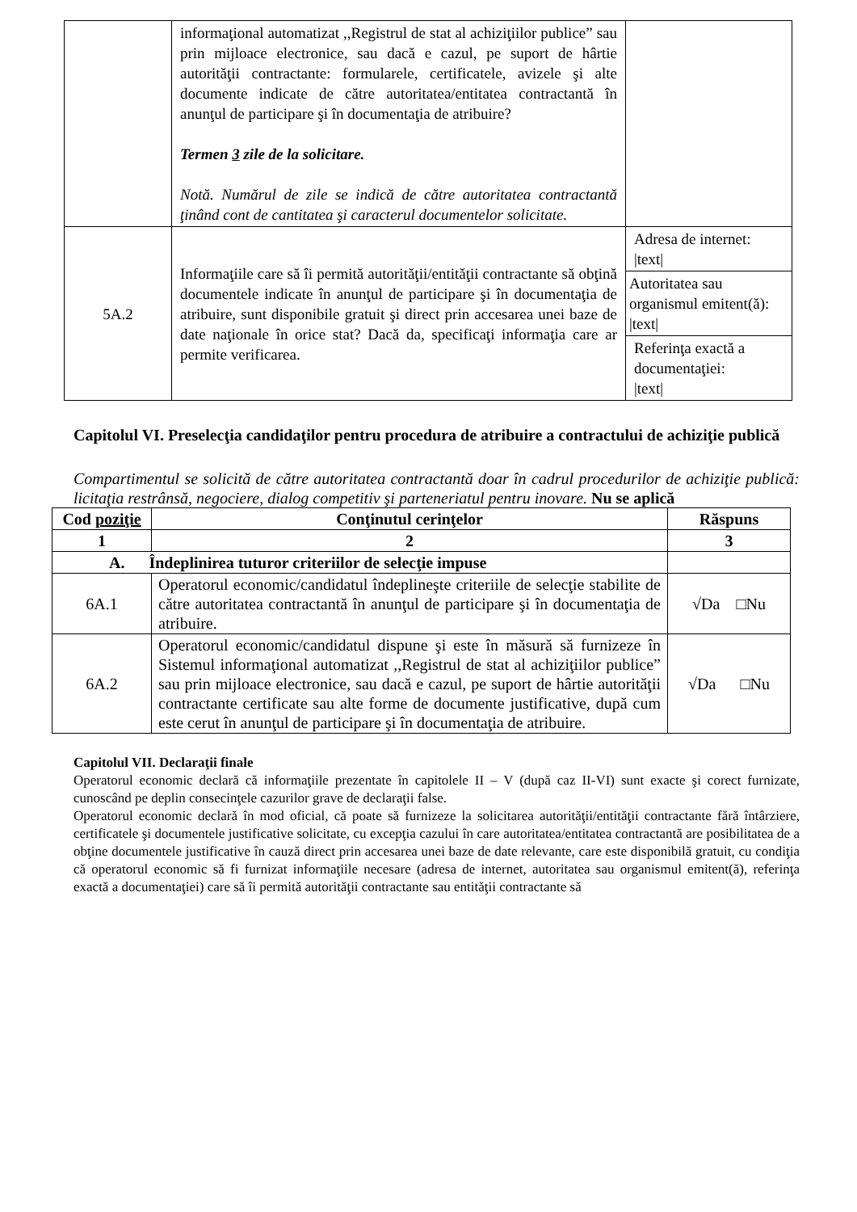| | informaţional automatizat ,,Registrul de stat al achiziţiilor publice” sau prin mijloace electronice, sau dacă e cazul, pe suport de hârtie autorităţii contractante: formularele, certificatele, avizele şi alte documente indicate de către autoritatea/entitatea contractantă în anunţul de participare şi în documentaţia de atribuire? Termen 3 zile de la solicitare. Notă. Numărul de zile se indică de către autoritatea contractantă ţinând cont de cantitatea şi caracterul documentelor solicitate. | |
| 5A.2 | Informaţiile care să îi permită autorităţii/entităţii contractante să obţină documentele indicate în anunţul de participare şi în documentaţia de atribuire, sunt disponibile gratuit şi direct prin accesarea unei baze de date naţionale în orice stat? Dacă da, specificaţi informaţia care ar permite verificarea. | Adresa de internet: /text/ |
| | | Autoritatea sau organismul emitent(ă): /text/ |
| | | Referinţa exactă a documentaţiei: /text/ |
Capitolul VI. Preselecţia candidaţilor pentru procedura de atribuire a contractului de achiziţie publică
Compartimentul se solicită de către autoritatea contractantă doar în cadrul procedurilor de achiziţie publică: licitaţia restrânsă, negociere, dialog competitiv şi parteneriatul pentru inovare. Nu se aplică
| Cod poziţie | Conţinutul cerinţelor | Răspuns |
| --- | --- | --- |
| 1 | 2 | 3 |
| A. Îndeplinirea tuturor criteriilor de selecţie impuse | | |
| 6A.1 | Operatorul economic/candidatul îndeplineşte criteriile de selecţie stabilite de către autoritatea contractantă în anunţul de participare şi în documentaţia de atribuire. | √Da □Nu |
| 6A.2 | Operatorul economic/candidatul dispune şi este în măsură să furnizeze în Sistemul informaţional automatizat ,,Registrul de stat al achiziţiilor publice” sau prin mijloace electronice, sau dacă e cazul, pe suport de hârtie autorităţii contractante certificate sau alte forme de documente justificative, după cum este cerut în anunţul de participare şi în documentaţia de atribuire. | √Da □Nu |
Capitolul VII. Declaraţii finale
Operatorul economic declară că informaţiile prezentate în capitolele II – V (după caz II-VI) sunt exacte şi corect furnizate, cunoscând pe deplin consecinţele cazurilor grave de declaraţii false.
Operatorul economic declară în mod oficial, că poate să furnizeze la solicitarea autorităţii/entităţii contractante fără întârziere, certificatele şi documentele justificative solicitate, cu excepţia cazului în care autoritatea/entitatea contractantă are posibilitatea de a obţine documentele justificative în cauză direct prin accesarea unei baze de date relevante, care este disponibilă gratuit, cu condiţia că operatorul economic să fi furnizat informaţiile necesare (adresa de internet, autoritatea sau organismul emitent(ă), referinţa exactă a documentaţiei) care să îi permită autorităţii contractante sau entităţii contractante să